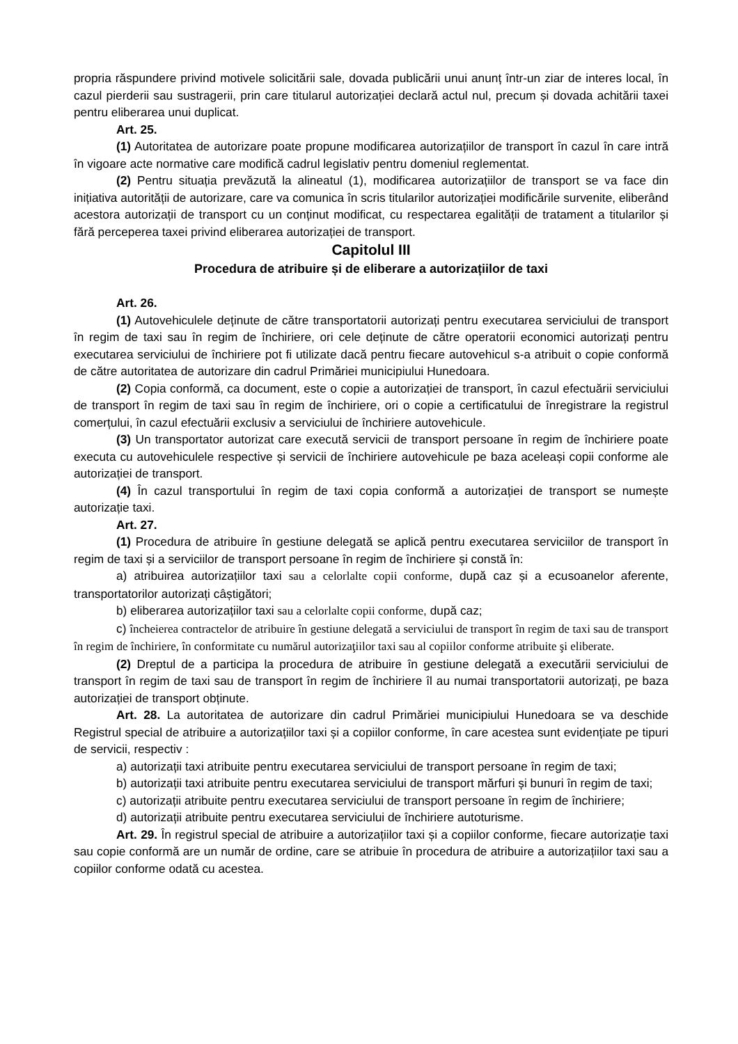propria răspundere privind motivele solicitării sale, dovada publicării unui anunț într-un ziar de interes local, în cazul pierderii sau sustragerii, prin care titularul autorizației declară actul nul, precum și dovada achitării taxei pentru eliberarea unui duplicat.
Art. 25.
(1) Autoritatea de autorizare poate propune modificarea autorizațiilor de transport în cazul în care intră în vigoare acte normative care modifică cadrul legislativ pentru domeniul reglementat.
(2) Pentru situația prevăzută la alineatul (1), modificarea autorizațiilor de transport se va face din inițiativa autorității de autorizare, care va comunica în scris titularilor autorizației modificările survenite, eliberând acestora autorizații de transport cu un conținut modificat, cu respectarea egalității de tratament a titularilor și fără perceperea taxei privind eliberarea autorizației de transport.
Capitolul III
Procedura de atribuire și de eliberare a autorizațiilor de taxi
Art. 26.
(1) Autovehiculele deținute de către transportatorii autorizați pentru executarea serviciului de transport în regim de taxi sau în regim de închiriere, ori cele deținute de către operatorii economici autorizați pentru executarea serviciului de închiriere pot fi utilizate dacă pentru fiecare autovehicul s-a atribuit o copie conformă de către autoritatea de autorizare din cadrul Primăriei municipiului Hunedoara.
(2) Copia conformă, ca document, este o copie a autorizației de transport, în cazul efectuării serviciului de transport în regim de taxi sau în regim de închiriere, ori o copie a certificatului de înregistrare la registrul comerțului, în cazul efectuării exclusiv a serviciului de închiriere autovehicule.
(3) Un transportator autorizat care execută servicii de transport persoane în regim de închiriere poate executa cu autovehiculele respective și servicii de închiriere autovehicule pe baza aceleași copii conforme ale autorizației de transport.
(4) În cazul transportului în regim de taxi copia conformă a autorizației de transport se numește autorizație taxi.
Art. 27.
(1) Procedura de atribuire în gestiune delegată se aplică pentru executarea serviciilor de transport în regim de taxi și a serviciilor de transport persoane în regim de închiriere și constă în:
a) atribuirea autorizațiilor taxi sau a celorlalte copii conforme, după caz și a ecusoanelor aferente, transportatorilor autorizați câștigători;
b) eliberarea autorizațiilor taxi sau a celorlalte copii conforme, după caz;
c) încheierea contractelor de atribuire în gestiune delegată a serviciului de transport în regim de taxi sau de transport în regim de închiriere, în conformitate cu numărul autorizaţiilor taxi sau al copiilor conforme atribuite şi eliberate.
(2) Dreptul de a participa la procedura de atribuire în gestiune delegată a executării serviciului de transport în regim de taxi sau de transport în regim de închiriere îl au numai transportatorii autorizați, pe baza autorizației de transport obținute.
Art. 28. La autoritatea de autorizare din cadrul Primăriei municipiului Hunedoara se va deschide Registrul special de atribuire a autorizațiilor taxi și a copiilor conforme, în care acestea sunt evidențiate pe tipuri de servicii, respectiv :
a) autorizații taxi atribuite pentru executarea serviciului de transport persoane în regim de taxi;
b) autorizații taxi atribuite pentru executarea serviciului de transport mărfuri și bunuri în regim de taxi;
c) autorizații atribuite pentru executarea serviciului de transport persoane în regim de închiriere;
d) autorizații atribuite pentru executarea serviciului de închiriere autoturisme.
Art. 29. În registrul special de atribuire a autorizațiilor taxi și a copiilor conforme, fiecare autorizație taxi sau copie conformă are un număr de ordine, care se atribuie în procedura de atribuire a autorizațiilor taxi sau a copiilor conforme odată cu acestea.